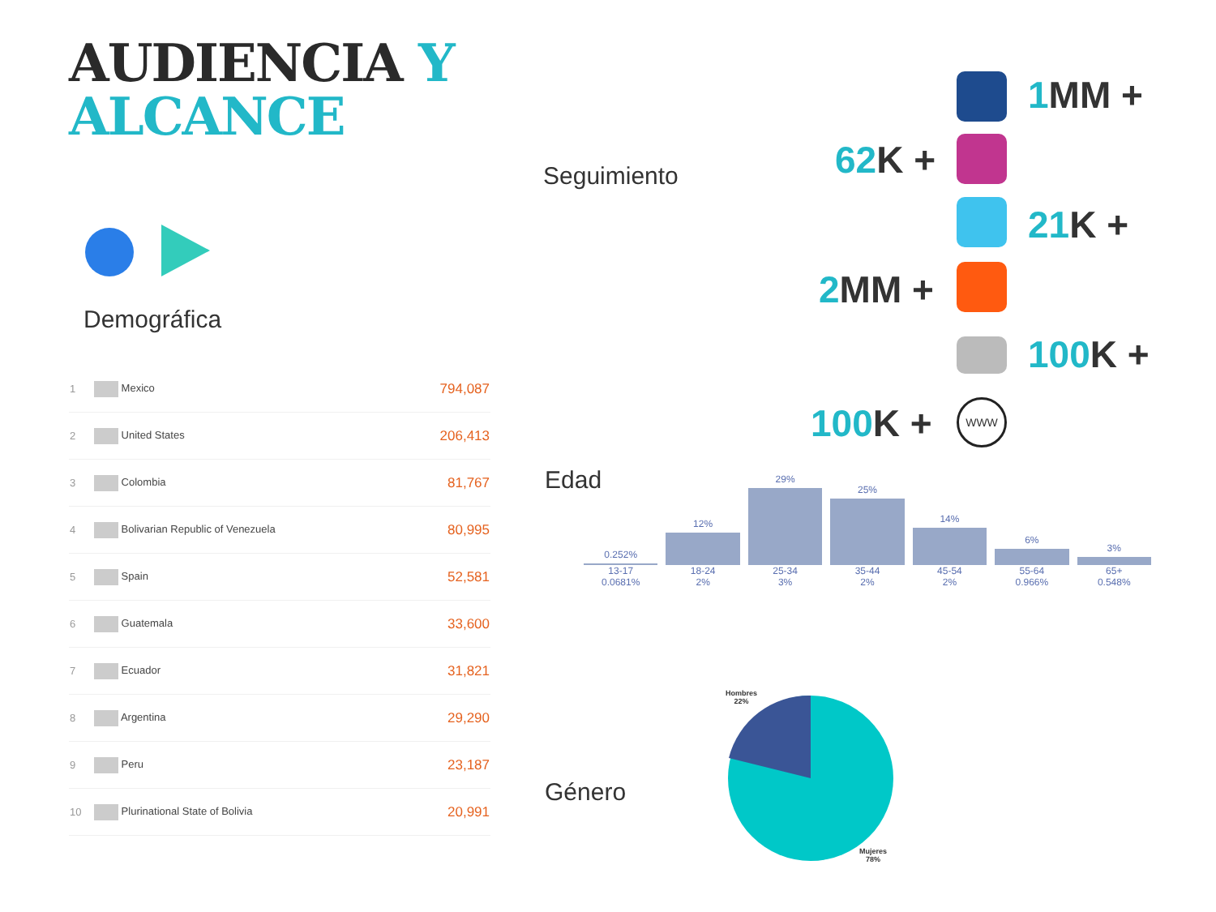AUDIENCIA Y
ALCANCE
Demográfica
| 1 | Mexico | 794,087 |
| 2 | United States | 206,413 |
| 3 | Colombia | 81,767 |
| 4 | Bolivarian Republic of Venezuela | 80,995 |
| 5 | Spain | 52,581 |
| 6 | Guatemala | 33,600 |
| 7 | Ecuador | 31,821 |
| 8 | Argentina | 29,290 |
| 9 | Peru | 23,187 |
| 10 | Plurinational State of Bolivia | 20,991 |
Seguimiento
1 MM +
62 K +
21 K +
2 MM +
100 K +
100 K + WWW
Edad
0.252%
13-17
0.0681%
12%
18-24
2%
29%
25-34
3%
25%
35-44
2%
14%
45-54
2%
6%
55-64
0.966%
3%
65+
0.548%
Género
Hombres
22%
Mujeres
78%